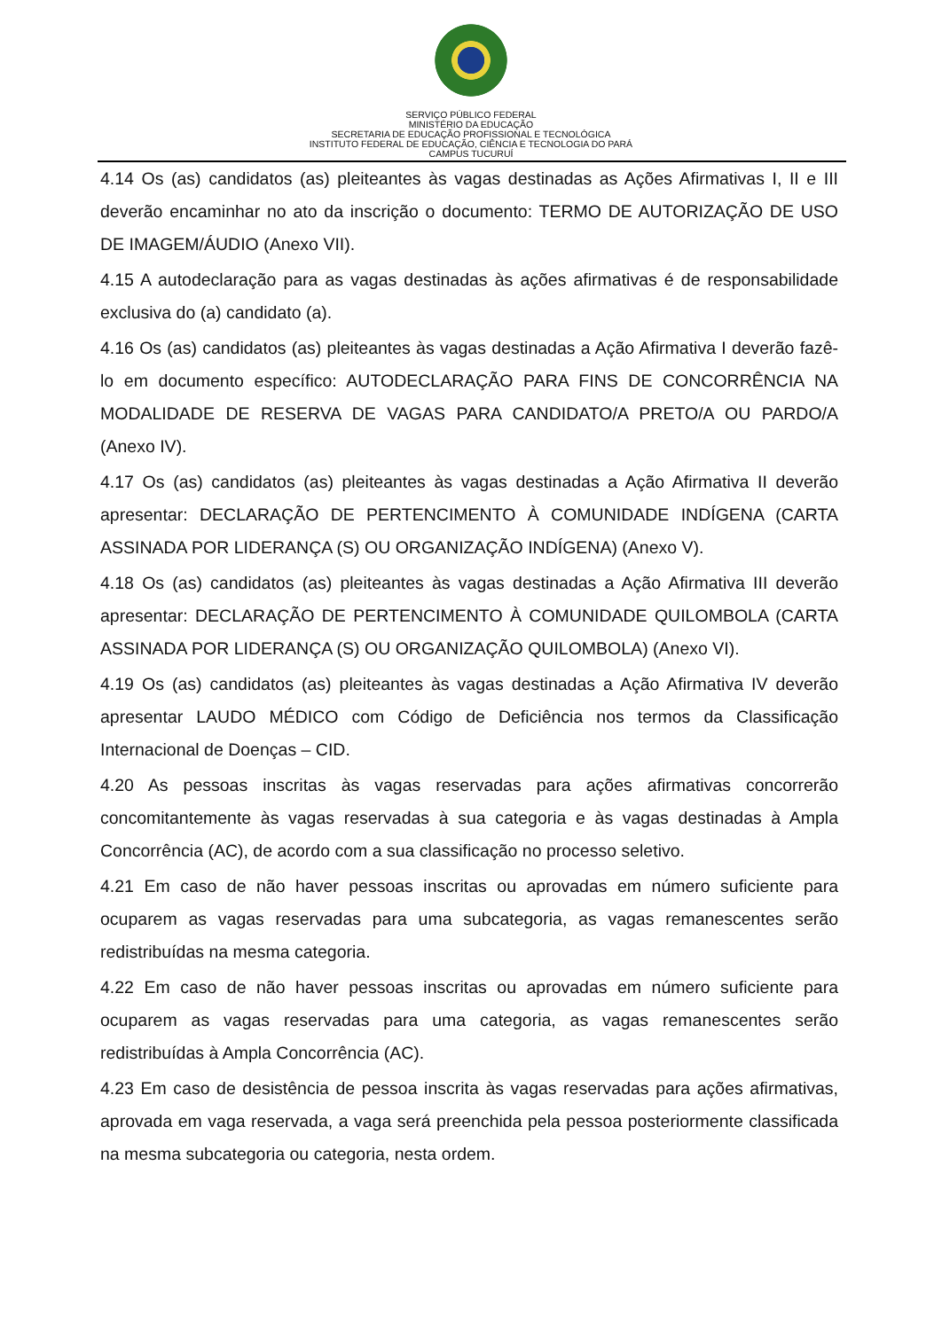SERVIÇO PÚBLICO FEDERAL
MINISTÉRIO DA EDUCAÇÃO
SECRETARIA DE EDUCAÇÃO PROFISSIONAL E TECNOLÓGICA
INSTITUTO FEDERAL DE EDUCAÇÃO, CIÊNCIA E TECNOLOGIA DO PARÁ
CAMPUS TUCURUÍ
4.14 Os (as) candidatos (as) pleiteantes às vagas destinadas as Ações Afirmativas I, II e III deverão encaminhar no ato da inscrição o documento: TERMO DE AUTORIZAÇÃO DE USO DE IMAGEM/ÁUDIO (Anexo VII).
4.15 A autodeclaração para as vagas destinadas às ações afirmativas é de responsabilidade exclusiva do (a) candidato (a).
4.16 Os (as) candidatos (as) pleiteantes às vagas destinadas a Ação Afirmativa I deverão fazê-lo em documento específico: AUTODECLARAÇÃO PARA FINS DE CONCORRÊNCIA NA MODALIDADE DE RESERVA DE VAGAS PARA CANDIDATO/A PRETO/A OU PARDO/A (Anexo IV).
4.17 Os (as) candidatos (as) pleiteantes às vagas destinadas a Ação Afirmativa II deverão apresentar: DECLARAÇÃO DE PERTENCIMENTO À COMUNIDADE INDÍGENA (CARTA ASSINADA POR LIDERANÇA (S) OU ORGANIZAÇÃO INDÍGENA) (Anexo V).
4.18 Os (as) candidatos (as) pleiteantes às vagas destinadas a Ação Afirmativa III deverão apresentar: DECLARAÇÃO DE PERTENCIMENTO À COMUNIDADE QUILOMBOLA (CARTA ASSINADA POR LIDERANÇA (S) OU ORGANIZAÇÃO QUILOMBOLA) (Anexo VI).
4.19 Os (as) candidatos (as) pleiteantes às vagas destinadas a Ação Afirmativa IV deverão apresentar LAUDO MÉDICO com Código de Deficiência nos termos da Classificação Internacional de Doenças – CID.
4.20 As pessoas inscritas às vagas reservadas para ações afirmativas concorrerão concomitantemente às vagas reservadas à sua categoria e às vagas destinadas à Ampla Concorrência (AC), de acordo com a sua classificação no processo seletivo.
4.21 Em caso de não haver pessoas inscritas ou aprovadas em número suficiente para ocuparem as vagas reservadas para uma subcategoria, as vagas remanescentes serão redistribuídas na mesma categoria.
4.22 Em caso de não haver pessoas inscritas ou aprovadas em número suficiente para ocuparem as vagas reservadas para uma categoria, as vagas remanescentes serão redistribuídas à Ampla Concorrência (AC).
4.23 Em caso de desistência de pessoa inscrita às vagas reservadas para ações afirmativas, aprovada em vaga reservada, a vaga será preenchida pela pessoa posteriormente classificada na mesma subcategoria ou categoria, nesta ordem.